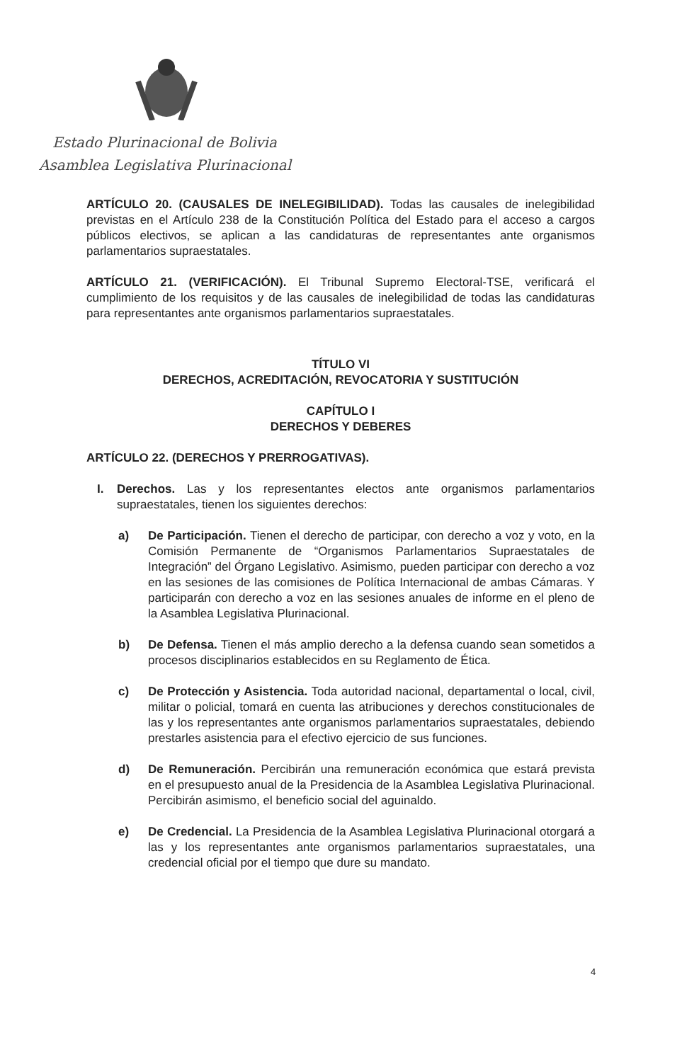Estado Plurinacional de Bolivia
Asamblea Legislativa Plurinacional
ARTÍCULO 20. (CAUSALES DE INELEGIBILIDAD). Todas las causales de inelegibilidad previstas en el Artículo 238 de la Constitución Política del Estado para el acceso a cargos públicos electivos, se aplican a las candidaturas de representantes ante organismos parlamentarios supraestatales.
ARTÍCULO 21. (VERIFICACIÓN). El Tribunal Supremo Electoral-TSE, verificará el cumplimiento de los requisitos y de las causales de inelegibilidad de todas las candidaturas para representantes ante organismos parlamentarios supraestatales.
TÍTULO VI
DERECHOS, ACREDITACIÓN, REVOCATORIA Y SUSTITUCIÓN
CAPÍTULO I
DERECHOS Y DEBERES
ARTÍCULO 22. (DERECHOS Y PRERROGATIVAS).
I. Derechos. Las y los representantes electos ante organismos parlamentarios supraestatales, tienen los siguientes derechos:
a) De Participación. Tienen el derecho de participar, con derecho a voz y voto, en la Comisión Permanente de “Organismos Parlamentarios Supraestatales de Integración” del Órgano Legislativo. Asimismo, pueden participar con derecho a voz en las sesiones de las comisiones de Política Internacional de ambas Cámaras. Y participarán con derecho a voz en las sesiones anuales de informe en el pleno de la Asamblea Legislativa Plurinacional.
b) De Defensa. Tienen el más amplio derecho a la defensa cuando sean sometidos a procesos disciplinarios establecidos en su Reglamento de Ética.
c) De Protección y Asistencia. Toda autoridad nacional, departamental o local, civil, militar o policial, tomará en cuenta las atribuciones y derechos constitucionales de las y los representantes ante organismos parlamentarios supraestatales, debiendo prestarles asistencia para el efectivo ejercicio de sus funciones.
d) De Remuneración. Percibirán una remuneración económica que estará prevista en el presupuesto anual de la Presidencia de la Asamblea Legislativa Plurinacional. Percibirán asimismo, el beneficio social del aguinaldo.
e) De Credencial. La Presidencia de la Asamblea Legislativa Plurinacional otorgará a las y los representantes ante organismos parlamentarios supraestatales, una credencial oficial por el tiempo que dure su mandato.
4